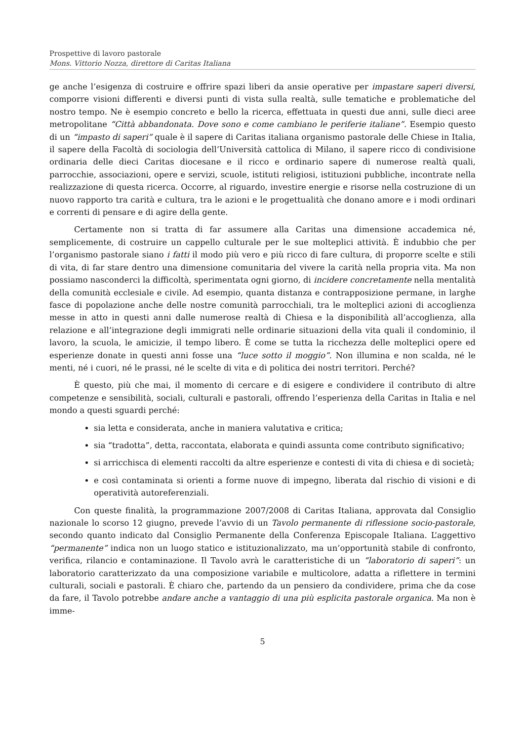Prospettive di lavoro pastorale
Mons. Vittorio Nozza, direttore di Caritas Italiana
ge anche l’esigenza di costruire e offrire spazi liberi da ansie operative per impastare saperi diversi, comporre visioni differenti e diversi punti di vista sulla realtà, sulle tematiche e problematiche del nostro tempo. Ne è esempio concreto e bello la ricerca, effettuata in questi due anni, sulle dieci aree metropolitane “Città abbandonata. Dove sono e come cambiano le periferie italiane”. Esempio questo di un “impasto di saperi” quale è il sapere di Caritas italiana organismo pastorale delle Chiese in Italia, il sapere della Facoltà di sociologia dell’Università cattolica di Milano, il sapere ricco di condivisione ordinaria delle dieci Caritas diocesane e il ricco e ordinario sapere di numerose realtà quali, parrocchie, associazioni, opere e servizi, scuole, istituti religiosi, istituzioni pubbliche, incontrate nella realizzazione di questa ricerca. Occorre, al riguardo, investire energie e risorse nella costruzione di un nuovo rapporto tra carità e cultura, tra le azioni e le progettualità che donano amore e i modi ordinari e correnti di pensare e di agire della gente.
Certamente non si tratta di far assumere alla Caritas una dimensione accademica né, semplicemente, di costruire un cappello culturale per le sue molteplici attività. È indubbio che per l’organismo pastorale siano i fatti il modo più vero e più ricco di fare cultura, di proporre scelte e stili di vita, di far stare dentro una dimensione comunitaria del vivere la carità nella propria vita. Ma non possiamo nasconderci la difficoltà, sperimentata ogni giorno, di incidere concretamente nella mentalità della comunità ecclesiale e civile. Ad esempio, quanta distanza e contrapposizione permane, in larghe fasce di popolazione anche delle nostre comunità parrocchiali, tra le molteplici azioni di accoglienza messe in atto in questi anni dalle numerose realtà di Chiesa e la disponibilità all’accoglienza, alla relazione e all’integrazione degli immigrati nelle ordinarie situazioni della vita quali il condominio, il lavoro, la scuola, le amicizie, il tempo libero. È come se tutta la ricchezza delle molteplici opere ed esperienze donate in questi anni fosse una “luce sotto il moggio”. Non illumina e non scalda, né le menti, né i cuori, né le prassi, né le scelte di vita e di politica dei nostri territori. Perché?
È questo, più che mai, il momento di cercare e di esigere e condividere il contributo di altre competenze e sensibilità, sociali, culturali e pastorali, offrendo l’esperienza della Caritas in Italia e nel mondo a questi sguardi perché:
sia letta e considerata, anche in maniera valutativa e critica;
sia “tradotta”, detta, raccontata, elaborata e quindi assunta come contributo significativo;
si arricchisca di elementi raccolti da altre esperienze e contesti di vita di chiesa e di società;
e così contaminata si orienti a forme nuove di impegno, liberata dal rischio di visioni e di operatività autoreferenziali.
Con queste finalità, la programmazione 2007/2008 di Caritas Italiana, approvata dal Consiglio nazionale lo scorso 12 giugno, prevede l’avvio di un Tavolo permanente di riflessione socio-pastorale, secondo quanto indicato dal Consiglio Permanente della Conferenza Episcopale Italiana. L’aggettivo “permanente” indica non un luogo statico e istituzionalizzato, ma un’opportunità stabile di confronto, verifica, rilancio e contaminazione. Il Tavolo avrà le caratteristiche di un “laboratorio di saperi”: un laboratorio caratterizzato da una composizione variabile e multicolore, adatta a riflettere in termini culturali, sociali e pastorali. È chiaro che, partendo da un pensiero da condividere, prima che da cose da fare, il Tavolo potrebbe andare anche a vantaggio di una più esplicita pastorale organica. Ma non è imme-
5